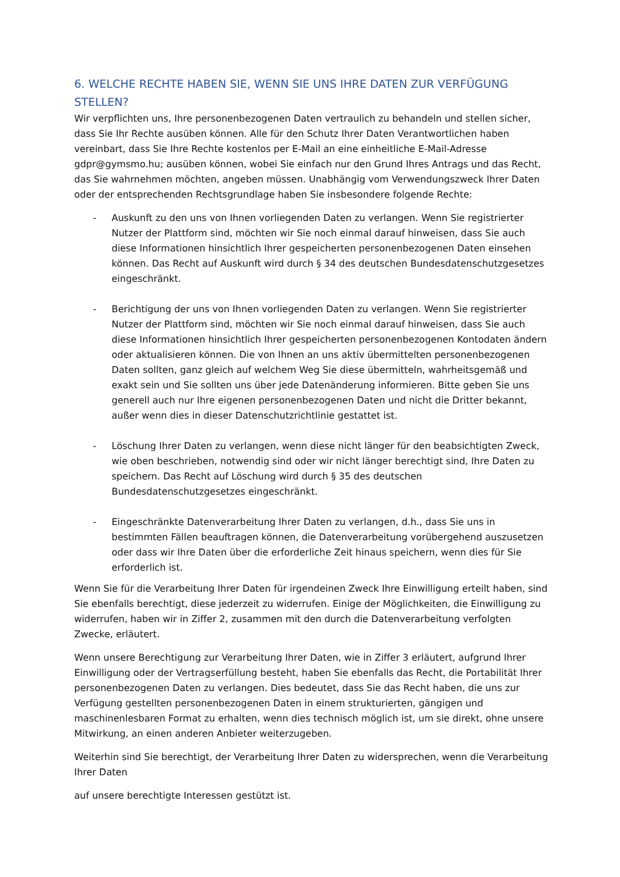6. WELCHE RECHTE HABEN SIE, WENN SIE UNS IHRE DATEN ZUR VERFÜGUNG STELLEN?
Wir verpflichten uns, Ihre personenbezogenen Daten vertraulich zu behandeln und stellen sicher, dass Sie Ihr Rechte ausüben können. Alle für den Schutz Ihrer Daten Verantwortlichen haben vereinbart, dass Sie Ihre Rechte kostenlos per E-Mail an eine einheitliche E-Mail-Adresse gdpr@gymsmo.hu; ausüben können, wobei Sie einfach nur den Grund Ihres Antrags und das Recht, das Sie wahrnehmen möchten, angeben müssen. Unabhängig vom Verwendungszweck Ihrer Daten oder der entsprechenden Rechtsgrundlage haben Sie insbesondere folgende Rechte:
- Auskunft zu den uns von Ihnen vorliegenden Daten zu verlangen. Wenn Sie registrierter Nutzer der Plattform sind, möchten wir Sie noch einmal darauf hinweisen, dass Sie auch diese Informationen hinsichtlich Ihrer gespeicherten personenbezogenen Daten einsehen können. Das Recht auf Auskunft wird durch § 34 des deutschen Bundesdatenschutzgesetzes eingeschränkt.
- Berichtigung der uns von Ihnen vorliegenden Daten zu verlangen. Wenn Sie registrierter Nutzer der Plattform sind, möchten wir Sie noch einmal darauf hinweisen, dass Sie auch diese Informationen hinsichtlich Ihrer gespeicherten personenbezogenen Kontodaten ändern oder aktualisieren können. Die von Ihnen an uns aktiv übermittelten personenbezogenen Daten sollten, ganz gleich auf welchem Weg Sie diese übermitteln, wahrheitsgemäß und exakt sein und Sie sollten uns über jede Datenänderung informieren. Bitte geben Sie uns generell auch nur Ihre eigenen personenbezogenen Daten und nicht die Dritter bekannt, außer wenn dies in dieser Datenschutzrichtlinie gestattet ist.
- Löschung Ihrer Daten zu verlangen, wenn diese nicht länger für den beabsichtigten Zweck, wie oben beschrieben, notwendig sind oder wir nicht länger berechtigt sind, Ihre Daten zu speichern. Das Recht auf Löschung wird durch § 35 des deutschen Bundesdatenschutzgesetzes eingeschränkt.
- Eingeschränkte Datenverarbeitung Ihrer Daten zu verlangen, d.h., dass Sie uns in bestimmten Fällen beauftragen können, die Datenverarbeitung vorübergehend auszusetzen oder dass wir Ihre Daten über die erforderliche Zeit hinaus speichern, wenn dies für Sie erforderlich ist.
Wenn Sie für die Verarbeitung Ihrer Daten für irgendeinen Zweck Ihre Einwilligung erteilt haben, sind Sie ebenfalls berechtigt, diese jederzeit zu widerrufen. Einige der Möglichkeiten, die Einwilligung zu widerrufen, haben wir in Ziffer 2, zusammen mit den durch die Datenverarbeitung verfolgten Zwecke, erläutert.
Wenn unsere Berechtigung zur Verarbeitung Ihrer Daten, wie in Ziffer 3 erläutert, aufgrund Ihrer Einwilligung oder der Vertragserfüllung besteht, haben Sie ebenfalls das Recht, die Portabilität Ihrer personenbezogenen Daten zu verlangen. Dies bedeutet, dass Sie das Recht haben, die uns zur Verfügung gestellten personenbezogenen Daten in einem strukturierten, gängigen und maschinenlesbaren Format zu erhalten, wenn dies technisch möglich ist, um sie direkt, ohne unsere Mitwirkung, an einen anderen Anbieter weiterzugeben.
Weiterhin sind Sie berechtigt, der Verarbeitung Ihrer Daten zu widersprechen, wenn die Verarbeitung Ihrer Daten
auf unsere berechtigte Interessen gestützt ist.